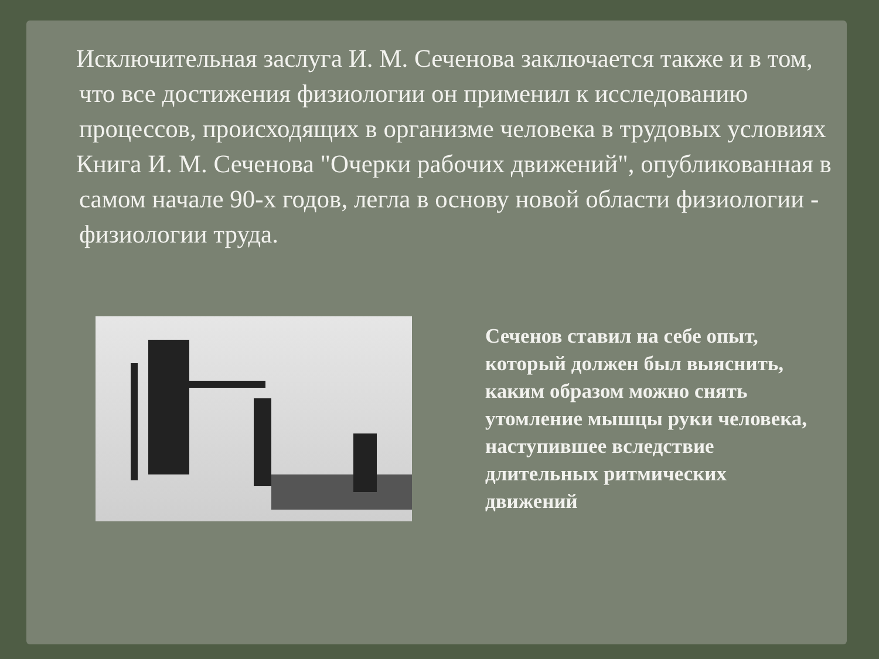Исключительная заслуга И. М. Сеченова заключается также и в том, что все достижения физиологии он применил к исследованию процессов, происходящих в организме человека в трудовых условиях
Книга И. М. Сеченова "Очерки рабочих движений", опубликованная в самом начале 90-х годов, легла в основу новой области физиологии - физиологии труда.
Сеченов ставил на себе опыт, который должен был выяснить, каким образом можно снять утомление мышцы руки человека, наступившее вследствие длительных ритмических движений